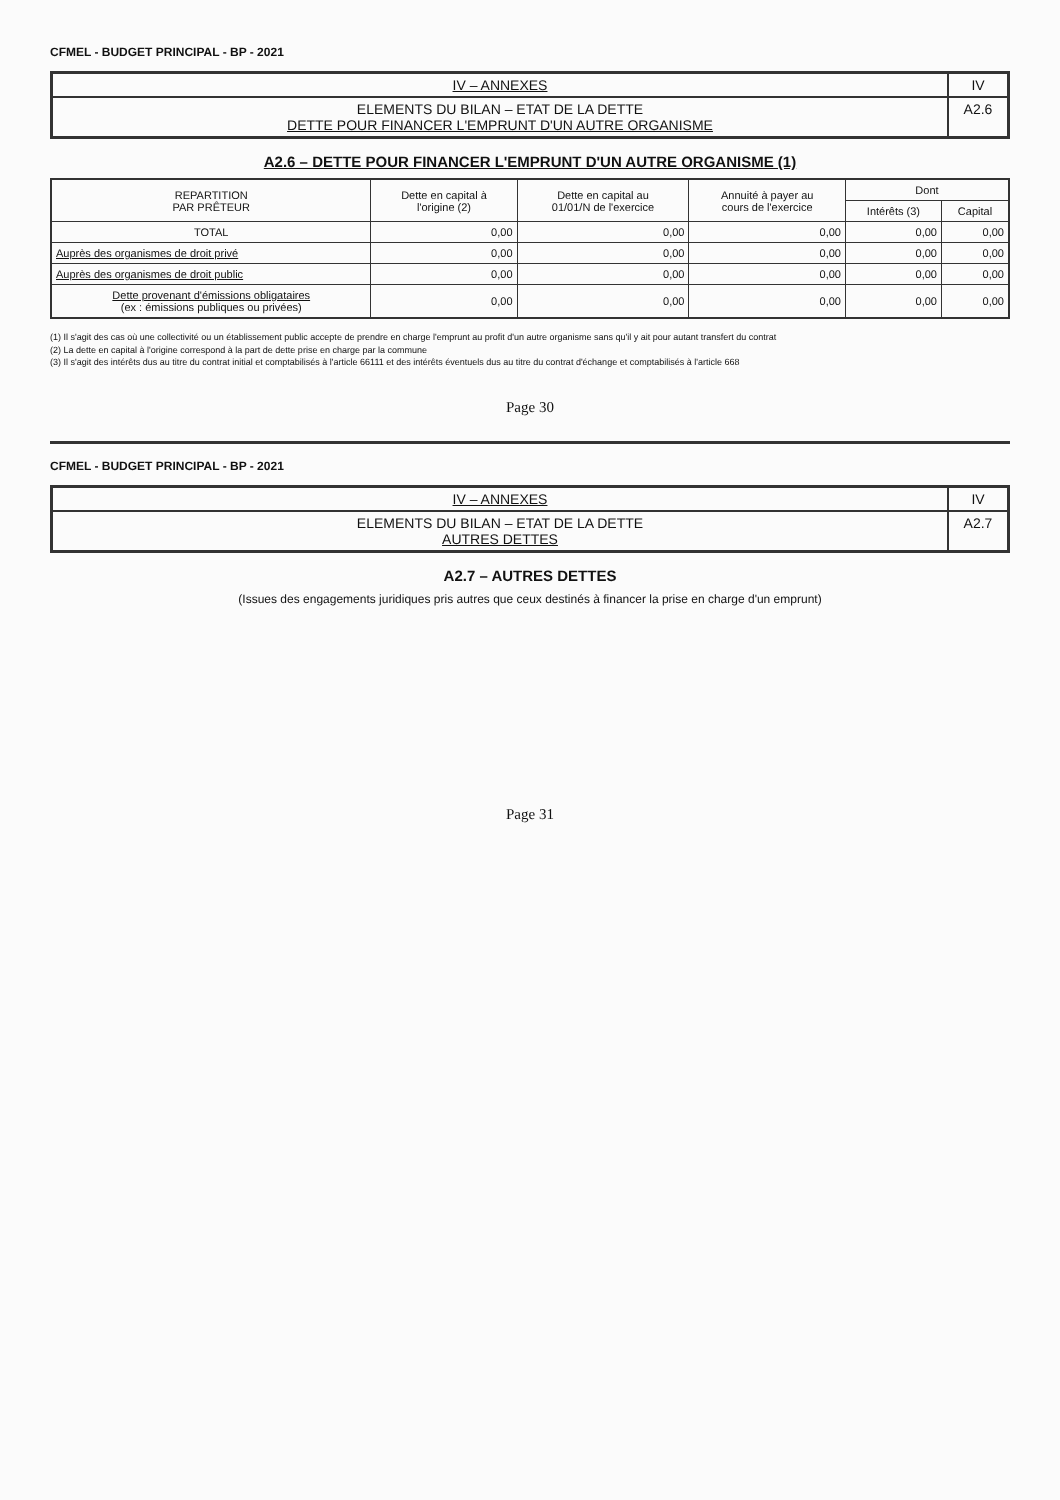CFMEL - BUDGET PRINCIPAL - BP - 2021
IV – ANNEXES
IV
ELEMENTS DU BILAN – ETAT DE LA DETTE
DETTE POUR FINANCER L'EMPRUNT D'UN AUTRE ORGANISME
A2.6
A2.6 – DETTE POUR FINANCER L'EMPRUNT D'UN AUTRE ORGANISME (1)
| REPARTITION PAR PRÊTEUR | Dette en capital à l'origine (2) | Dette en capital au 01/01/N de l'exercice | Annuité à payer au cours de l'exercice | Dont | |
| --- | --- | --- | --- | --- | --- |
| | | | | Intérêts (3) | Capital |
| TOTAL | 0,00 | 0,00 | 0,00 | 0,00 | 0,00 |
| Auprès des organismes de droit privé | 0,00 | 0,00 | 0,00 | 0,00 | 0,00 |
| Auprès des organismes de droit public | 0,00 | 0,00 | 0,00 | 0,00 | 0,00 |
| Dette provenant d'émissions obligataires (ex : émissions publiques ou privées) | 0,00 | 0,00 | 0,00 | 0,00 | 0,00 |
(1) Il s'agit des cas où une collectivité ou un établissement public accepte de prendre en charge l'emprunt au profit d'un autre organisme sans qu'il y ait pour autant transfert du contrat
(2) La dette en capital à l'origine correspond à la part de dette prise en charge par la commune
(3) Il s'agit des intérêts dus au titre du contrat initial et comptabilisés à l'article 66111 et des intérêts éventuels dus au titre du contrat d'échange et comptabilisés à l'article 668
Page 30
CFMEL - BUDGET PRINCIPAL - BP - 2021
IV – ANNEXES
IV
ELEMENTS DU BILAN – ETAT DE LA DETTE
AUTRES DETTES
A2.7
A2.7 – AUTRES DETTES
(Issues des engagements juridiques pris autres que ceux destinés à financer la prise en charge d'un emprunt)
Page 31